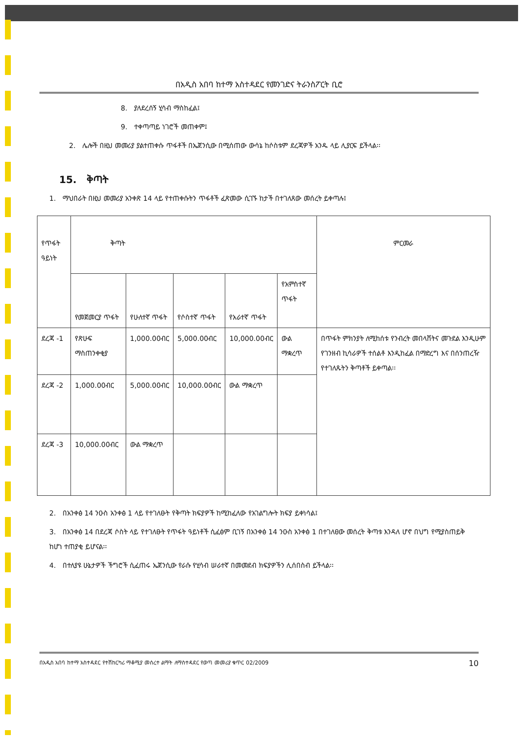በአዲስ አበባ ከተማ አስተዳደር የመንገድና ትራንስፖርት ቢሮ
8. ያለደረሰኝ ሂሳብ ማስከፈል፤
9. ተቀጣጣይ ነገሮች መጠቀም፤
2. ሌሎች በዚህ መመሪያ ያልተጠቀሱ ጥፋቶች በኤጀንሲው በሚሰጠው ውሳኔ ከሶስቱም ደረጃዎች አንዱ ላይ ሊያርፍ ይችላል፡፡
15. ቅጣት
1. ማህበራት በዚህ መመሪያ አንቀጽ 14 ላይ የተጠቀሱትን ጥፋቶች ፈጽመው ሲገኙ ከታች በተገለጸው መሰረት ይቀጣሉ፤
| የጥፋት ዓይነት | ቅጣት | | | | | ምርመራ |
| --- | --- | --- | --- | --- | --- | --- |
| | የመጀመርያ ጥፋት | የሁለተኛ ጥፋት | የሶስተኛ ጥፋት | የአራተኛ ጥፋት | የአምስተኛ ጥፋት | |
| ደረጃ -1 | የጽሁፍ ማስጠንቀቂያ | 1,000.00ብር | 5,000.00ብር | 10,000.00ብር | ውል ማቋረጥ | በጥፋት ምክንያት ለሚከሰቱ የንብረት መበላሸትና መጉደል እንዲሁም የገንዘብ ኪሳራዎች ተሰልቶ እንዲከፈል በማድረግ እና በሰንጠረዥ የተገለጹትን ቅጣቶች ይቀጣል፡፡ |
| ደረጃ -2 | 1,000.00ብር | 5,000.00ብር | 10,000.00ብር | ውል ማቋረጥ | | |
| ደረጃ -3 | 10,000.00ብር | ውል ማቋረጥ | | | | |
2. በአንቀፅ 14 ንዑስ አንቀፅ 1 ላይ የተገለፁት የቅጣት ክፍያዎች ከሚከፈለው የአገልግሎት ክፍያ ይቀነሳል፤
3. በአንቀፅ 14 በደረጃ ሶስት ላይ የተገለፁት የጥፋት ዓይነቶች ሲፈፅም ቢገኝ በአንቀፅ 14 ንዑስ አንቀፅ 1 በተገለፀው መሰረት ቅጣቱ እንዳለ ሆኖ በህግ የሚያስጠይቅ ከሆነ ተጠያቂ ይሆናል፡፡
4. በተለያዩ ሁኔታዎች ችግሮች ሲፈጠሩ ኤጀንሲው የራሱ የሂሳብ ሠራተኛ በመመደብ ክፍያዎችን ሊሰበስብ ይችላል፡፡
በአዲስ አበባ ከተማ አስተዳደር የተሽከርካሪ ማቆሚያ መሰረተ ልማት ለማስተዳደር የወጣ መመሪያ ቁጥር 02/2009 10